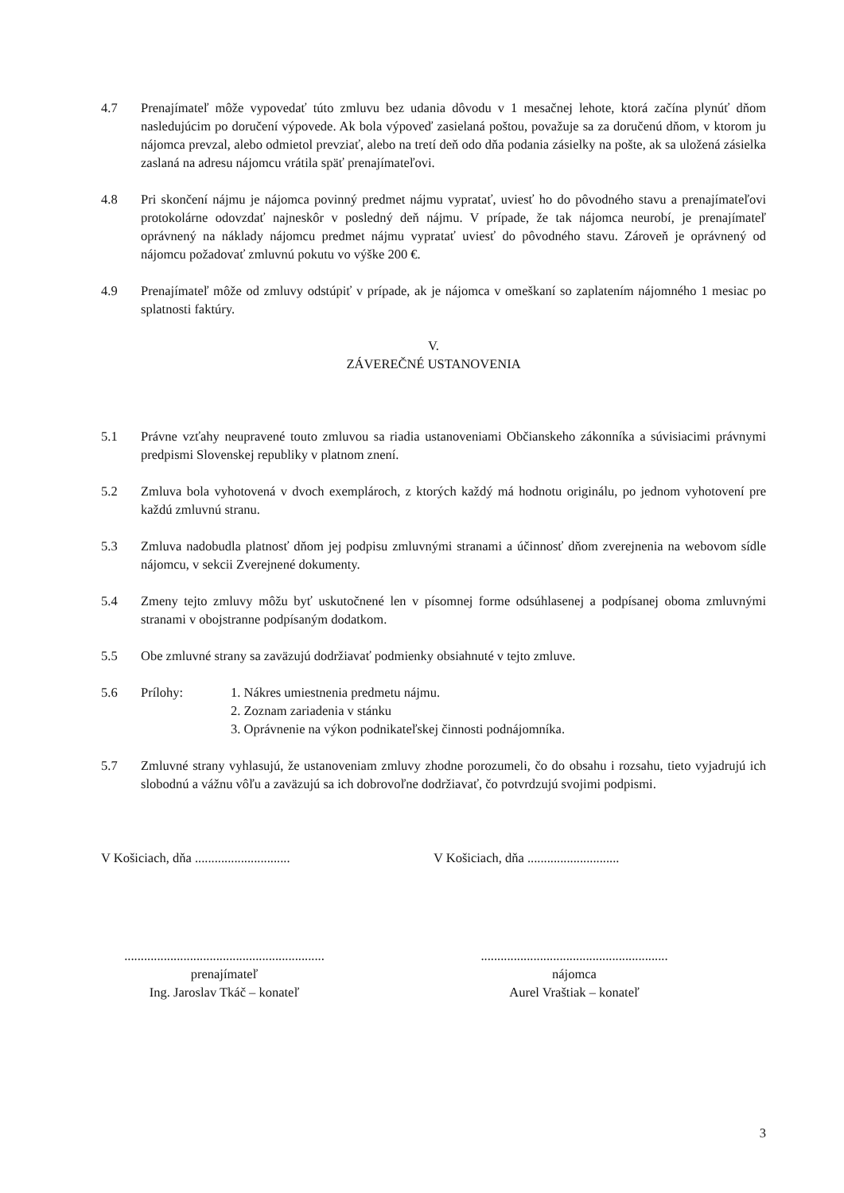4.7 Prenajímateľ môže vypovedať túto zmluvu bez udania dôvodu v 1 mesačnej lehote, ktorá začína plynúť dňom nasledujúcim po doručení výpovede. Ak bola výpoveď zasielaná poštou, považuje sa za doručenú dňom, v ktorom ju nájomca prevzal, alebo odmietol prevziať, alebo na tretí deň odo dňa podania zásielky na pošte, ak sa uložená zásielka zaslaná na adresu nájomcu vrátila späť prenajímateľovi.
4.8 Pri skončení nájmu je nájomca povinný predmet nájmu vypratať, uviesť ho do pôvodného stavu a prenajímateľovi protokolárne odovzdať najneskôr v posledný deň nájmu. V prípade, že tak nájomca neurobí, je prenajímateľ oprávnený na náklady nájomcu predmet nájmu vypratať uviesť do pôvodného stavu. Zároveň je oprávnený od nájomcu požadovať zmluvnú pokutu vo výške 200 €.
4.9 Prenajímateľ môže od zmluvy odstúpiť v prípade, ak je nájomca v omeškaní so zaplatením nájomného 1 mesiac po splatnosti faktúry.
V.
ZÁVEREČNÉ USTANOVENIA
5.1 Právne vzťahy neupravené touto zmluvou sa riadia ustanoveniami Občianskeho zákonníka a súvisiacimi právnymi predpismi Slovenskej republiky v platnom znení.
5.2 Zmluva bola vyhotovená v dvoch exemplároch, z ktorých každý má hodnotu originálu, po jednom vyhotovení pre každú zmluvnú stranu.
5.3 Zmluva nadobudla platnosť dňom jej podpisu zmluvnými stranami a účinnosť dňom zverejnenia na webovom sídle nájomcu, v sekcii Zverejnené dokumenty.
5.4 Zmeny tejto zmluvy môžu byť uskutočnené len v písomnej forme odsúhlasenej a podpísanej oboma zmluvnými stranami v obojstranne podpísaným dodatkom.
5.5 Obe zmluvné strany sa zaväzujú dodržiavať podmienky obsiahnuté v tejto zmluve.
5.6 Prílohy: 1. Nákres umiestnenia predmetu nájmu.
2. Zoznam zariadenia v stánku
3. Oprávnenie na výkon podnikateľskej činnosti podnájomníka.
5.7 Zmluvné strany vyhlasujú, že ustanoveniam zmluvy zhodne porozumeli, čo do obsahu i rozsahu, tieto vyjadrujú ich slobodnú a vážnu vôľu a zaväzujú sa ich dobrovoľne dodržiavať, čo potvrdzujú svojimi podpismi.
V Košiciach, dňa .............................
V Košiciach, dňa ............................
.............................................................
prenajímateľ
Ing. Jaroslav Tkáč – konateľ
.........................................................
nájomca
Aurel Vraštiak – konateľ
3